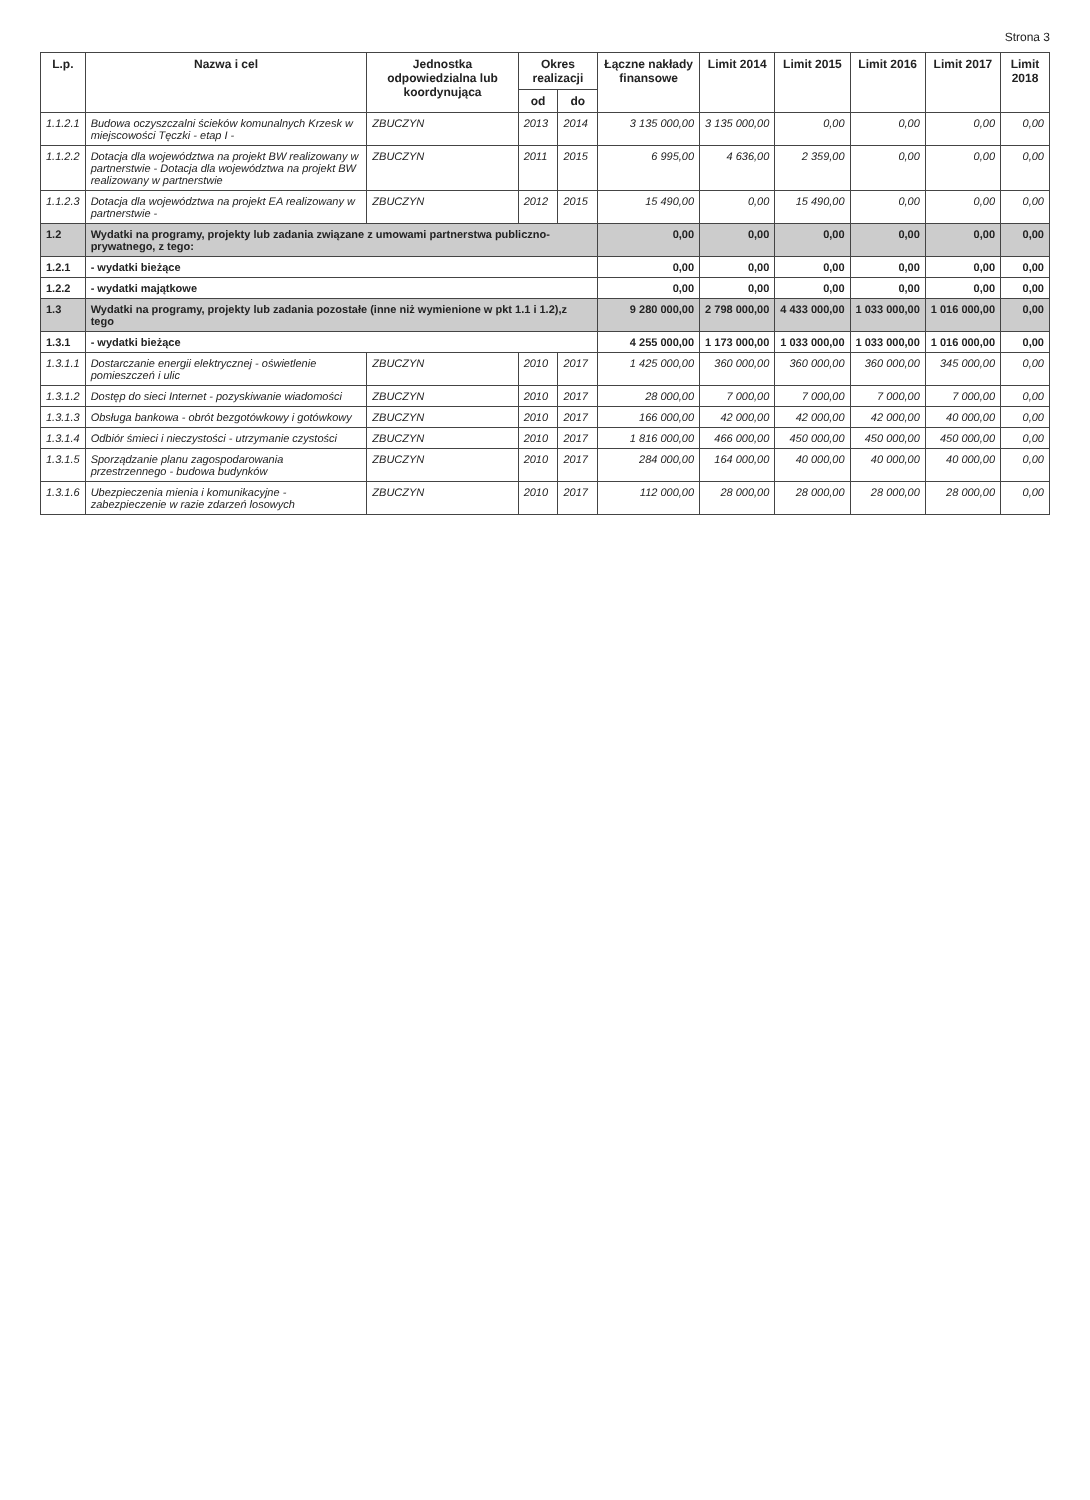Strona 3
| L.p. | Nazwa i cel | Jednostka odpowiedzialna lub koordynująca | Okres realizacji | | Łączne nakłady finansowe | Limit 2014 | Limit 2015 | Limit 2016 | Limit 2017 | Limit 2018 |
| --- | --- | --- | --- | --- | --- | --- | --- | --- | --- | --- |
| | | | od | do | | | | | | |
| 1.1.2.1 | Budowa oczyszczalni ścieków komunalnych Krzesk w miejscowości Tęczki - etap I - | ZBUCZYN | 2013 | 2014 | 3 135 000,00 | 3 135 000,00 | 0,00 | 0,00 | 0,00 | 0,00 |
| 1.1.2.2 | Dotacja dla województwa na projekt BW realizowany w partnerstwie - Dotacja dla województwa na projekt BW realizowany w partnerstwie | ZBUCZYN | 2011 | 2015 | 6 995,00 | 4 636,00 | 2 359,00 | 0,00 | 0,00 | 0,00 |
| 1.1.2.3 | Dotacja dla województwa na projekt EA realizowany w partnerstwie - | ZBUCZYN | 2012 | 2015 | 15 490,00 | 0,00 | 15 490,00 | 0,00 | 0,00 | 0,00 |
| 1.2 | Wydatki na programy, projekty lub zadania związane z umowami partnerstwa publiczno-prywatnego, z tego: | | | | 0,00 | 0,00 | 0,00 | 0,00 | 0,00 | 0,00 |
| 1.2.1 | - wydatki bieżące | | | | 0,00 | 0,00 | 0,00 | 0,00 | 0,00 | 0,00 |
| 1.2.2 | - wydatki majątkowe | | | | 0,00 | 0,00 | 0,00 | 0,00 | 0,00 | 0,00 |
| 1.3 | Wydatki na programy, projekty lub zadania pozostałe (inne niż wymienione w pkt 1.1 i 1.2),z tego | | | | 9 280 000,00 | 2 798 000,00 | 4 433 000,00 | 1 033 000,00 | 1 016 000,00 | 0,00 |
| 1.3.1 | - wydatki bieżące | | | | 4 255 000,00 | 1 173 000,00 | 1 033 000,00 | 1 033 000,00 | 1 016 000,00 | 0,00 |
| 1.3.1.1 | Dostarczanie energii elektrycznej - oświetlenie pomieszczeń i ulic | ZBUCZYN | 2010 | 2017 | 1 425 000,00 | 360 000,00 | 360 000,00 | 360 000,00 | 345 000,00 | 0,00 |
| 1.3.1.2 | Dostęp do sieci Internet - pozyskiwanie wiadomości | ZBUCZYN | 2010 | 2017 | 28 000,00 | 7 000,00 | 7 000,00 | 7 000,00 | 7 000,00 | 0,00 |
| 1.3.1.3 | Obsługa bankowa - obrót bezgotówkowy i gotówkowy | ZBUCZYN | 2010 | 2017 | 166 000,00 | 42 000,00 | 42 000,00 | 42 000,00 | 40 000,00 | 0,00 |
| 1.3.1.4 | Odbiór śmieci i nieczystości - utrzymanie czystości | ZBUCZYN | 2010 | 2017 | 1 816 000,00 | 466 000,00 | 450 000,00 | 450 000,00 | 450 000,00 | 0,00 |
| 1.3.1.5 | Sporządzanie planu zagospodarowania przestrzennego - budowa budynków | ZBUCZYN | 2010 | 2017 | 284 000,00 | 164 000,00 | 40 000,00 | 40 000,00 | 40 000,00 | 0,00 |
| 1.3.1.6 | Ubezpieczenia mienia i komunikacyjne - zabezpieczenie w razie zdarzeń losowych | ZBUCZYN | 2010 | 2017 | 112 000,00 | 28 000,00 | 28 000,00 | 28 000,00 | 28 000,00 | 0,00 |